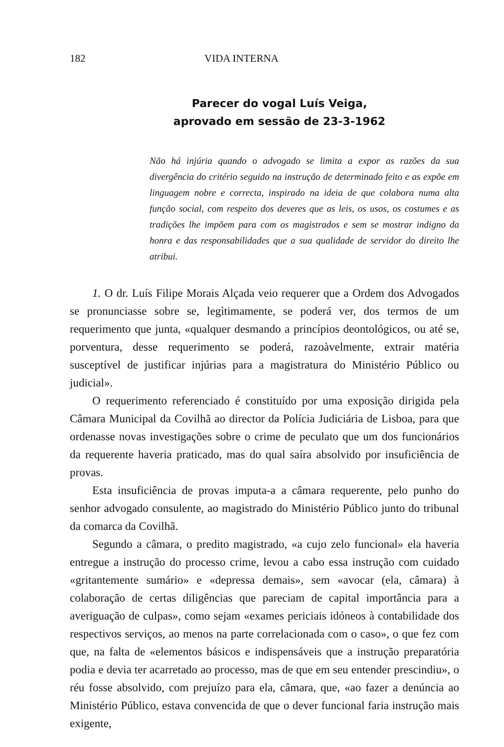182 VIDA INTERNA
Parecer do vogal Luís Veiga,
aprovado em sessão de 23-3-1962
Não há injúria quando o advogado se limita a expor as razões da sua divergência do critério seguido na instrução de determinado feito e as expõe em linguagem nobre e correcta, inspirado na ideia de que colabora numa alta função social, com respeito dos deveres que as leis, os usos, os costumes e as tradições lhe impõem para com os magistrados e sem se mostrar indigno da honra e das responsabilidades que a sua qualidade de servidor do direito lhe atribui.
1. O dr. Luís Filipe Morais Alçada veio requerer que a Ordem dos Advogados se pronunciasse sobre se, legìtimamente, se poderá ver, dos termos de um requerimento que junta, «qualquer desmando a princípios deontológicos, ou até se, porventura, desse requerimento se poderá, razoàvelmente, extrair matéria susceptível de justificar injúrias para a magistratura do Ministério Público ou judicial».
O requerimento referenciado é constituído por uma exposição dirigida pela Câmara Municipal da Covilhã ao director da Polícia Judiciária de Lisboa, para que ordenasse novas investigações sobre o crime de peculato que um dos funcionários da requerente haveria praticado, mas do qual saíra absolvido por insuficiência de provas.
Esta insuficiência de provas imputa-a a câmara requerente, pelo punho do senhor advogado consulente, ao magistrado do Ministério Público junto do tribunal da comarca da Covilhã.
Segundo a câmara, o predito magistrado, «a cujo zelo funcional» ela haveria entregue a instrução do processo crime, levou a cabo essa instrução com cuidado «gritantemente sumário» e «depressa demais», sem «avocar (ela, câmara) à colaboração de certas diligências que pareciam de capital importância para a averiguação de culpas», como sejam «exames periciais idóneos à contabilidade dos respectivos serviços, ao menos na parte correlacionada com o caso», o que fez com que, na falta de «elementos básicos e indispensáveis que a instrução preparatória podia e devia ter acarretado ao processo, mas de que em seu entender prescindiu», o réu fosse absolvido, com prejuízo para ela, câmara, que, «ao fazer a denúncia ao Ministério Público, estava convencida de que o dever funcional faria instrução mais exigente,